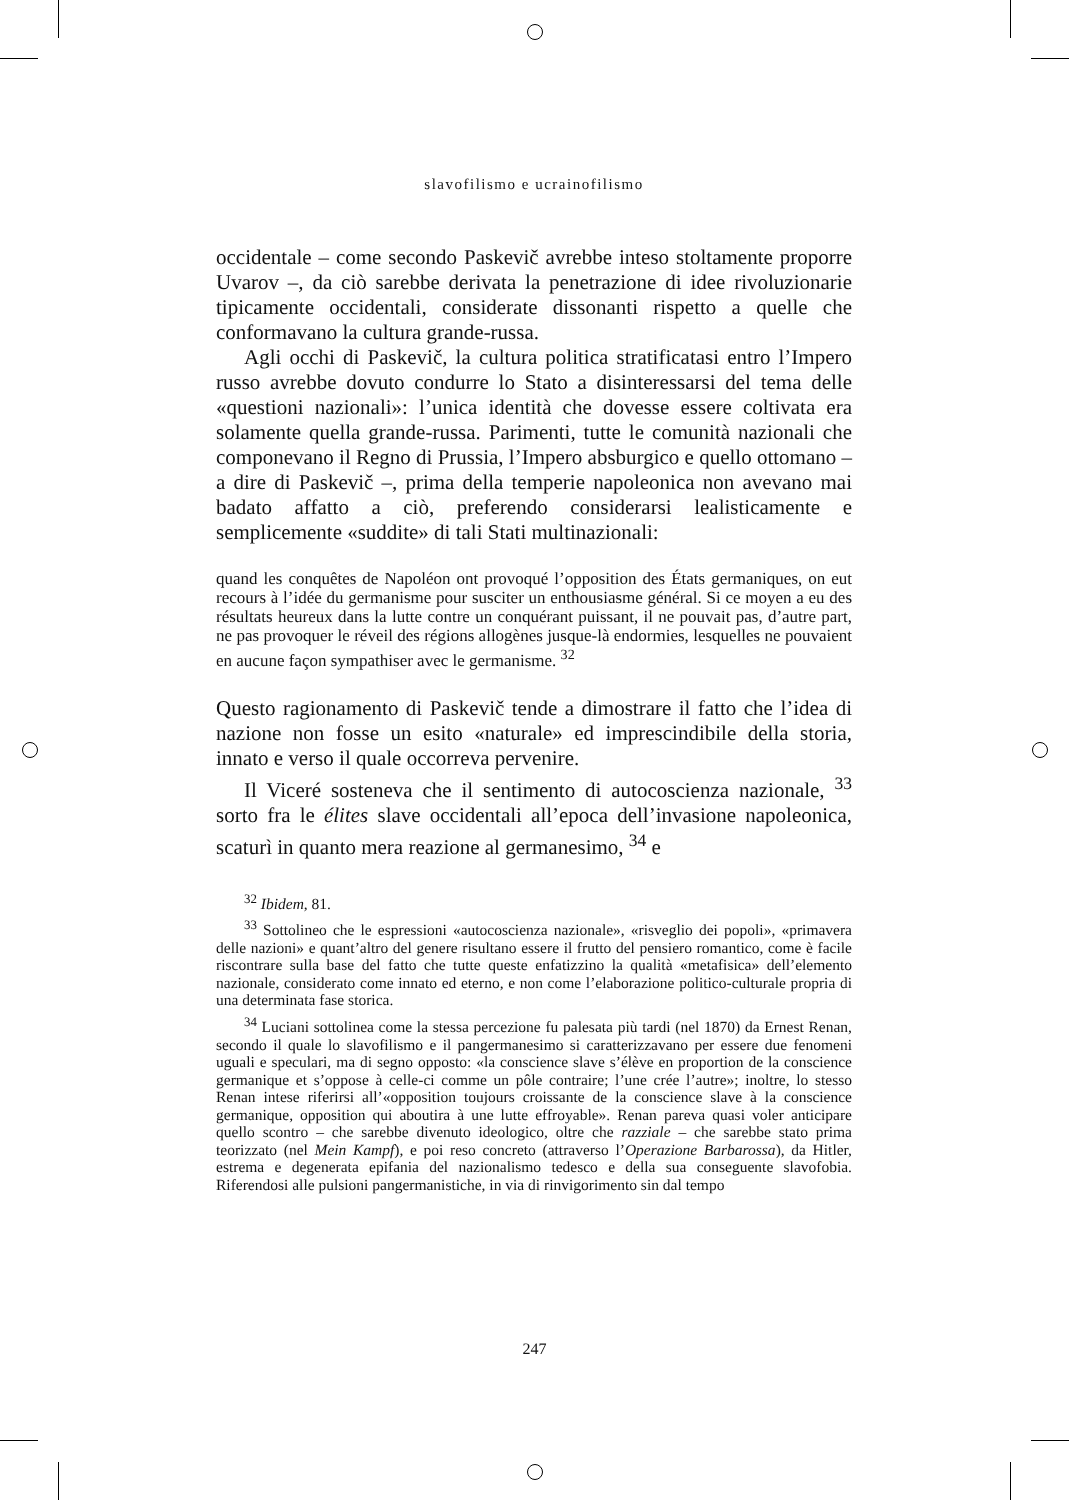slavofilismo e ucrainofilismo
occidentale – come secondo Paskevič avrebbe inteso stoltamente proporre Uvarov –, da ciò sarebbe derivata la penetrazione di idee rivoluzionarie tipicamente occidentali, considerate dissonanti rispetto a quelle che conformavano la cultura grande-russa.
Agli occhi di Paskevič, la cultura politica stratificatasi entro l’Impero russo avrebbe dovuto condurre lo Stato a disinteressarsi del tema delle «questioni nazionali»: l’unica identità che dovesse essere coltivata era solamente quella grande-russa. Parimenti, tutte le comunità nazionali che componevano il Regno di Prussia, l’Impero absburgico e quello ottomano – a dire di Paskevič –, prima della temperie napoleonica non avevano mai badato affatto a ciò, preferendo considerarsi lealisticamente e semplicemente «suddite» di tali Stati multinazionali:
quand les conquêtes de Napoléon ont provoqué l’opposition des États germaniques, on eut recours à l’idée du germanisme pour susciter un enthousiasme général. Si ce moyen a eu des résultats heureux dans la lutte contre un conquérant puissant, il ne pouvait pas, d’autre part, ne pas provoquer le réveil des régions allogènes jusque-là endormies, lesquelles ne pouvaient en aucune façon sympathiser avec le germanisme. <sup>32</sup>
Questo ragionamento di Paskevič tende a dimostrare il fatto che l’idea di nazione non fosse un esito «naturale» ed imprescindibile della storia, innato e verso il quale occorreva pervenire.
Il Viceré sosteneva che il sentimento di autocoscienza nazionale, <sup>33</sup> sorto fra le élites slave occidentali all’epoca dell’invasione napoleonica, scaturì in quanto mera reazione al germanesimo, <sup>34</sup> e
<sup>32</sup> Ibidem, 81.
<sup>33</sup> Sottolineo che le espressioni «autocoscienza nazionale», «risveglio dei popoli», «primavera delle nazioni» e quant’altro del genere risultano essere il frutto del pensiero romantico, come è facile riscontrare sulla base del fatto che tutte queste enfatizzino la qualità «metafisica» dell’elemento nazionale, considerato come innato ed eterno, e non come l’elaborazione politico-culturale propria di una determinata fase storica.
<sup>34</sup> Luciani sottolinea come la stessa percezione fu palesata più tardi (nel 1870) da Ernest Renan, secondo il quale lo slavofilismo e il pangermanesimo si caratterizzavano per essere due fenomeni uguali e speculari, ma di segno opposto: «la conscience slave s’élève en proportion de la conscience germanique et s’oppose à celle-ci comme un pôle contraire; l’une crée l’autre»; inoltre, lo stesso Renan intese riferirsi all’«opposition toujours croissante de la conscience slave à la conscience germanique, opposition qui aboutira à une lutte effroyable». Renan pareva quasi voler anticipare quello scontro – che sarebbe divenuto ideologico, oltre che razziale – che sarebbe stato prima teorizzato (nel Mein Kampf), e poi reso concreto (attraverso l’Operazione Barbarossa), da Hitler, estrema e degenerata epifania del nazionalismo tedesco e della sua conseguente slavofobia. Riferendosi alle pulsioni pangermanistiche, in via di rinvigorimento sin dal tempo
247